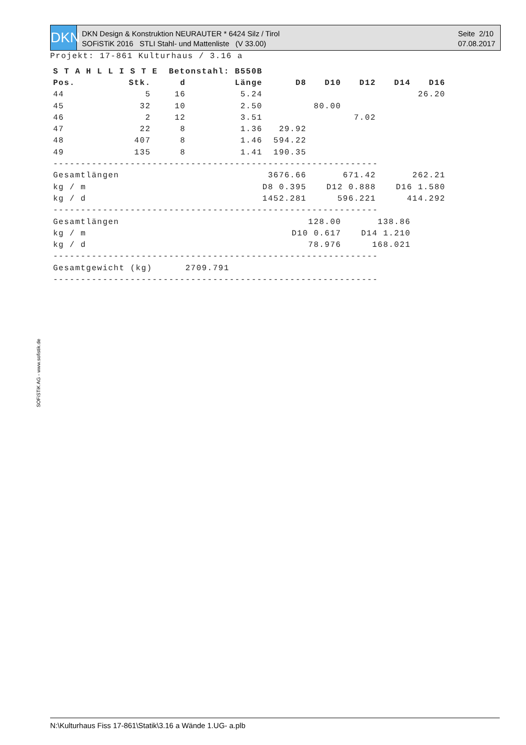DKN
DKN Design & Konstruktion NEURAUTER * 6424 Silz / Tirol
SOFiSTiK 2016 STLI Stahl- und Mattenliste (V 33.00)
Seite 2/10
07.08.2017
Projekt: 17-861 Kulturhaus / 3.16 a
| S T A H L L I S T E Betonstahl: B550B | | | | | | | | |
| --- | --- | --- | --- | --- | --- | --- | --- | --- |
| Pos. | Stk. | d | Länge | D8 | D10 | D12 | D14 | D16 |
| 44 | 5 | 16 | 5.24 | | | | | 26.20 |
| 45 | 32 | 10 | 2.50 | | 80.00 | | | |
| 46 | 2 | 12 | 3.51 | | | 7.02 | | |
| 47 | 22 | 8 | 1.36 | 29.92 | | | | |
| 48 | 407 | 8 | 1.46 | 594.22 | | | | |
| 49 | 135 | 8 | 1.41 | 190.35 | | | | |
| ----------------------------------------------------------- | | | | | | | | |
| Gesamtlängen | | | | 3676.66 | 671.42 | | 262.21 | |
| kg / m | | | | D8 0.395 | D12 0.888 | | D16 1.580 | |
| kg / d | | | | 1452.281 | 596.221 | | 414.292 | |
| ----------------------------------------------------------- | | | | | | | | |
| Gesamtlängen | | | | 128.00 | | 138.86 | | |
| kg / m | | | | D10 0.617 | | D14 1.210 | | |
| kg / d | | | | 78.976 | | 168.021 | | |
| ----------------------------------------------------------- | | | | | | | | |
| Gesamtgewicht (kg) 2709.791 | | | | | | | | |
| ----------------------------------------------------------- | | | | | | | | |
SOFiSTiK AG - www.sofistik.de
N:\Kulturhaus Fiss 17-861\Statik\3.16 a Wände 1.UG- a.plb